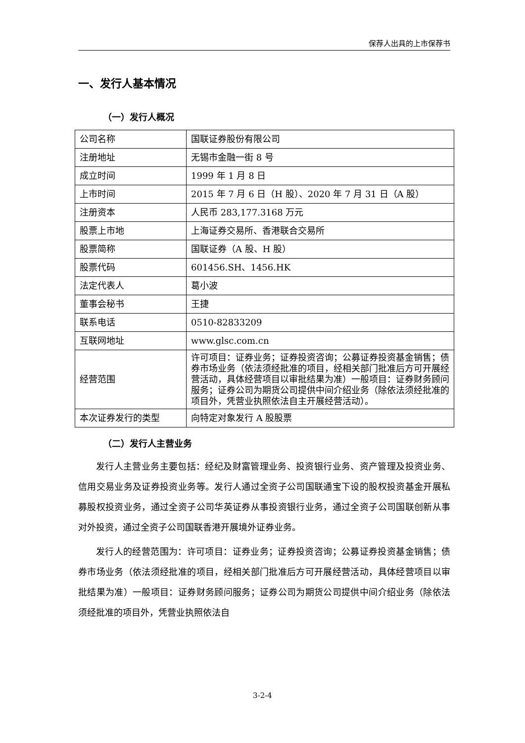保荐人出具的上市保荐书
一、发行人基本情况
（一）发行人概况
| 公司名称 | 国联证券股份有限公司 |
| 注册地址 | 无锡市金融一街 8 号 |
| 成立时间 | 1999 年 1 月 8 日 |
| 上市时间 | 2015 年 7 月 6 日（H 股）、2020 年 7 月 31 日（A 股） |
| 注册资本 | 人民币 283,177.3168 万元 |
| 股票上市地 | 上海证券交易所、香港联合交易所 |
| 股票简称 | 国联证券（A 股、H 股） |
| 股票代码 | 601456.SH、1456.HK |
| 法定代表人 | 葛小波 |
| 董事会秘书 | 王捷 |
| 联系电话 | 0510-82833209 |
| 互联网地址 | www.glsc.com.cn |
| 经营范围 | 许可项目：证券业务；证券投资咨询；公募证券投资基金销售；债券市场业务（依法须经批准的项目，经相关部门批准后方可开展经营活动，具体经营项目以审批结果为准）一般项目：证券财务顾问服务；证券公司为期货公司提供中间介绍业务（除依法须经批准的项目外，凭营业执照依法自主开展经营活动）。 |
| 本次证券发行的类型 | 向特定对象发行 A 股股票 |
（二）发行人主营业务
发行人主营业务主要包括：经纪及财富管理业务、投资银行业务、资产管理及投资业务、信用交易业务及证券投资业务等。发行人通过全资子公司国联通宝下设的股权投资基金开展私募股权投资业务，通过全资子公司华英证券从事投资银行业务，通过全资子公司国联创新从事对外投资，通过全资子公司国联香港开展境外证券业务。
发行人的经营范围为：许可项目：证券业务；证券投资咨询；公募证券投资基金销售；债券市场业务（依法须经批准的项目，经相关部门批准后方可开展经营活动，具体经营项目以审批结果为准）一般项目：证券财务顾问服务；证券公司为期货公司提供中间介绍业务（除依法须经批准的项目外，凭营业执照依法自
3-2-4